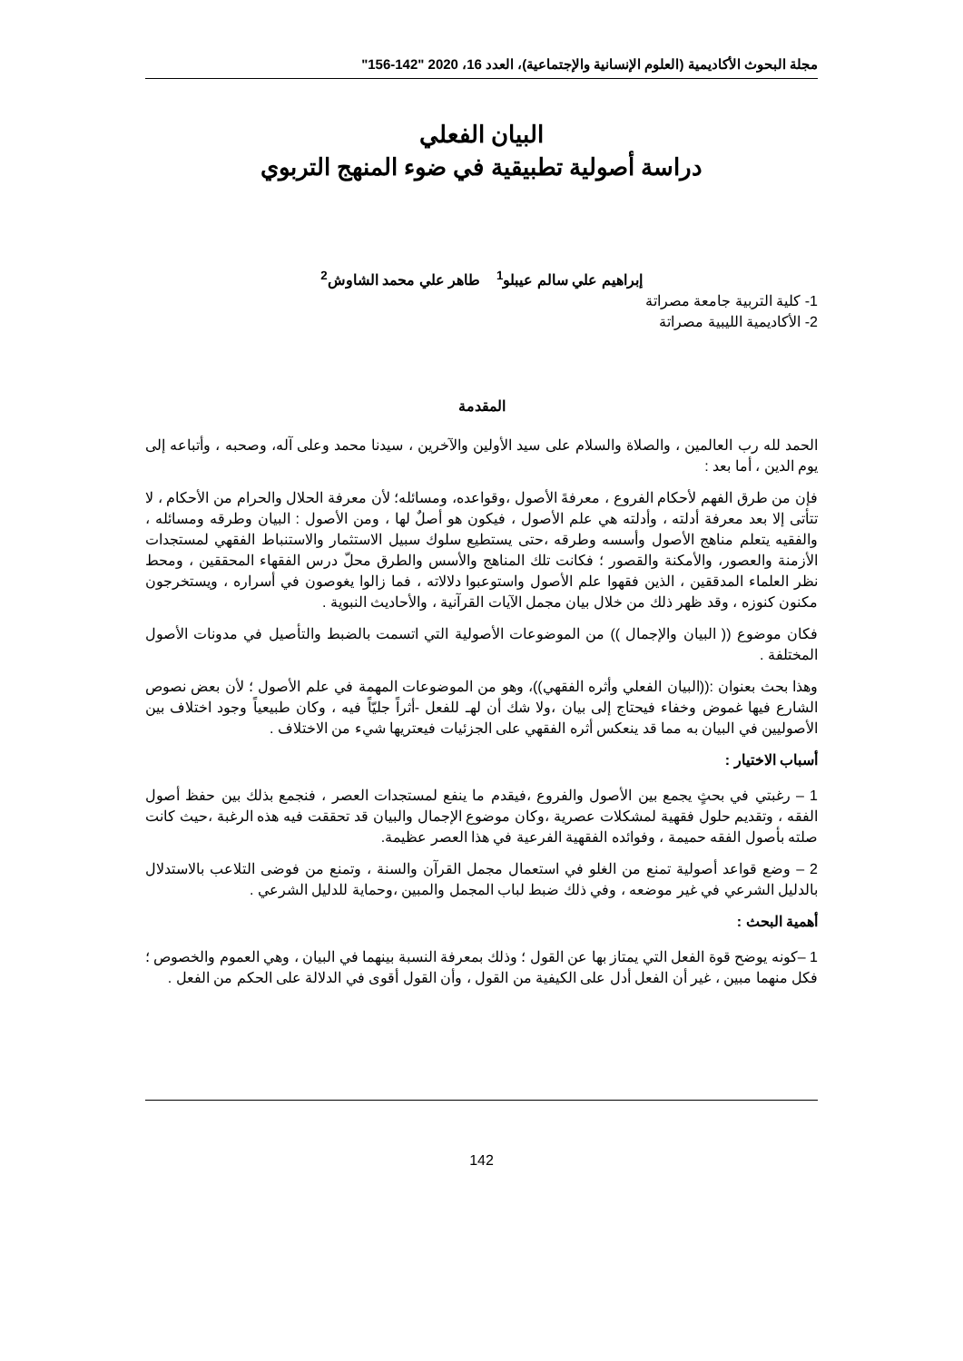مجلة البحوث الأكاديمية (العلوم الإنسانية والإجتماعية)، العدد 16، 2020 "142-156"
البيان الفعلي
دراسة أصولية تطبيقية في ضوء المنهج التربوي
إبراهيم علي سالم عيبلو<sup>1</sup> طاهر علي محمد الشاوش<sup>2</sup>
1- كلية التربية جامعة مصراتة
2- الأكاديمية الليبية مصراتة
المقدمة
الحمد لله رب العالمين ، والصلاة والسلام على سيد الأولين والآخرين ، سيدنا محمد وعلى آله، وصحبه ، وأتباعه إلى يوم الدين ، أما بعد :
فإن من طرق الفهم لأحكام الفروع ، معرفةَ الأصول ،وقواعده، ومسائله؛ لأن معرفة الحلال والحرام من الأحكام ، لا تتأتى إلا بعد معرفة أدلته ، وأدلته هي علم الأصول ، فيكون هو أصلٌ لها ، ومن الأصول : البيان وطرقه ومسائله ، والفقيه يتعلم مناهج الأصول وأسسه وطرقه ،حتى يستطيع سلوك سبيل الاستثمار والاستنباط الفقهي لمستجدات الأزمنة والعصور، والأمكنة والقصور ؛ فكانت تلك المناهج والأسس والطرق محلّ درس الفقهاء المحققين ، ومحط نظر العلماء المدققين ، الذين فقهوا علم الأصول واستوعبوا دلالاته ، فما زالوا يغوصون في أسراره ، ويستخرجون مكنون كنوزه ، وقد ظهر ذلك من خلال بيان مجمل الآيات القرآنية ، والأحاديث النبوية .
فكان موضوع (( البيان والإجمال )) من الموضوعات الأصولية التي اتسمت بالضبط والتأصيل في مدونات الأصول المختلفة .
وهذا بحث بعنوان :((البيان الفعلي وأثره الفقهي))، وهو من الموضوعات المهمة في علم الأصول ؛ لأن بعض نصوص الشارع فيها غموض وخفاء فيحتاج إلى بيان ،ولا شك أن لهـ للفعل -أثراً جليّاً فيه ، وكان طبيعياً وجود اختلاف بين الأصوليين في البيان به مما قد ينعكس أثره الفقهي على الجزئيات فيعتريها شيء من الاختلاف .
أسباب الاختيار :
1 – رغبتي في بحثٍ يجمع بين الأصول والفروع ،فيقدم ما ينفع لمستجدات العصر ، فنجمع بذلك بين حفظ أصول الفقه ، وتقديم حلول فقهية لمشكلات عصرية ،وكان موضوع الإجمال والبيان قد تحققت فيه هذه الرغبة ،حيث كانت صلته بأصول الفقه حميمة ، وفوائده الفقهية الفرعية في هذا العصر عظيمة.
2 – وضع قواعد أصولية تمنع من الغلو في استعمال مجمل القرآن والسنة ، وتمنع من فوضى التلاعب بالاستدلال بالدليل الشرعي في غير موضعه ، وفي ذلك ضبط لباب المجمل والمبين ،وحماية للدليل الشرعي .
أهمية البحث :
1 –كونه يوضح قوة الفعل التي يمتاز بها عن القول ؛ وذلك بمعرفة النسبة بينهما في البيان ، وهي العموم والخصوص ؛ فكل منهما مبين ، غير أن الفعل أدل على الكيفية من القول ، وأن القول أقوى في الدلالة على الحكم من الفعل .
142